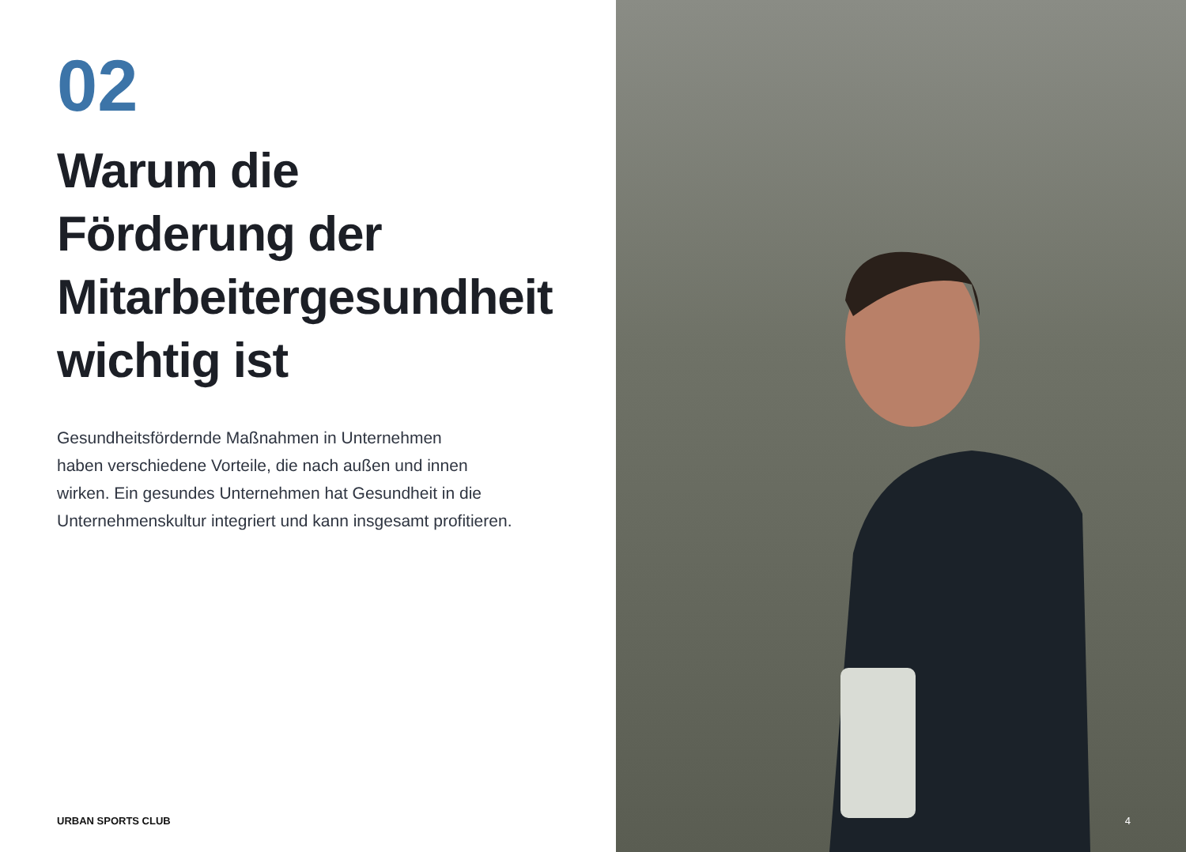02
Warum die
Förderung der
Mitarbeitergesundheit
wichtig ist
Gesundheitsfördernde Maßnahmen in Unternehmen
haben verschiedene Vorteile, die nach außen und innen
wirken. Ein gesundes Unternehmen hat Gesundheit in die
Unternehmenskultur integriert und kann insgesamt profitieren.
URBAN SPORTS CLUB
4